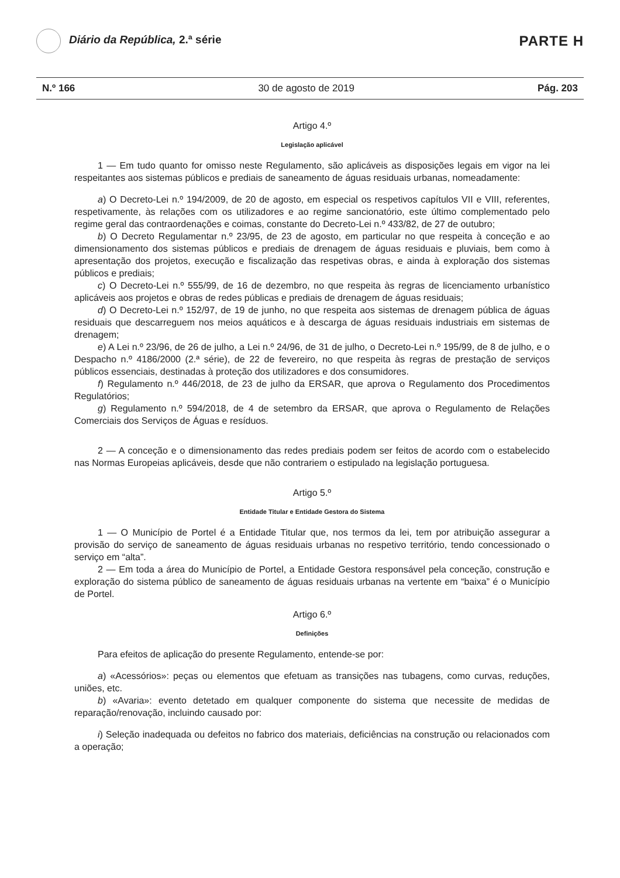Diário da República, 2.ª série
PARTE H
N.º 166 30 de agosto de 2019 Pág. 203
Artigo 4.º
Legislação aplicável
1 — Em tudo quanto for omisso neste Regulamento, são aplicáveis as disposições legais em vigor na lei respeitantes aos sistemas públicos e prediais de saneamento de águas residuais urbanas, nomeadamente:
a) O Decreto-Lei n.º 194/2009, de 20 de agosto, em especial os respetivos capítulos VII e VIII, referentes, respetivamente, às relações com os utilizadores e ao regime sancionatório, este último complementado pelo regime geral das contraordenações e coimas, constante do Decreto-Lei n.º 433/82, de 27 de outubro;
b) O Decreto Regulamentar n.º 23/95, de 23 de agosto, em particular no que respeita à conceção e ao dimensionamento dos sistemas públicos e prediais de drenagem de águas residuais e pluviais, bem como à apresentação dos projetos, execução e fiscalização das respetivas obras, e ainda à exploração dos sistemas públicos e prediais;
c) O Decreto-Lei n.º 555/99, de 16 de dezembro, no que respeita às regras de licenciamento urbanístico aplicáveis aos projetos e obras de redes públicas e prediais de drenagem de águas residuais;
d) O Decreto-Lei n.º 152/97, de 19 de junho, no que respeita aos sistemas de drenagem pública de águas residuais que descarreguem nos meios aquáticos e à descarga de águas residuais industriais em sistemas de drenagem;
e) A Lei n.º 23/96, de 26 de julho, a Lei n.º 24/96, de 31 de julho, o Decreto-Lei n.º 195/99, de 8 de julho, e o Despacho n.º 4186/2000 (2.ª série), de 22 de fevereiro, no que respeita às regras de prestação de serviços públicos essenciais, destinadas à proteção dos utilizadores e dos consumidores.
f) Regulamento n.º 446/2018, de 23 de julho da ERSAR, que aprova o Regulamento dos Procedimentos Regulatórios;
g) Regulamento n.º 594/2018, de 4 de setembro da ERSAR, que aprova o Regulamento de Relações Comerciais dos Serviços de Águas e resíduos.
2 — A conceção e o dimensionamento das redes prediais podem ser feitos de acordo com o estabelecido nas Normas Europeias aplicáveis, desde que não contrariem o estipulado na legislação portuguesa.
Artigo 5.º
Entidade Titular e Entidade Gestora do Sistema
1 — O Município de Portel é a Entidade Titular que, nos termos da lei, tem por atribuição assegurar a provisão do serviço de saneamento de águas residuais urbanas no respetivo território, tendo concessionado o serviço em “alta”.
2 — Em toda a área do Município de Portel, a Entidade Gestora responsável pela conceção, construção e exploração do sistema público de saneamento de águas residuais urbanas na vertente em “baixa” é o Município de Portel.
Artigo 6.º
Definições
Para efeitos de aplicação do presente Regulamento, entende-se por:
a) «Acessórios»: peças ou elementos que efetuam as transições nas tubagens, como curvas, reduções, uniões, etc.
b) «Avaria»: evento detetado em qualquer componente do sistema que necessite de medidas de reparação/renovação, incluindo causado por:
i) Seleção inadequada ou defeitos no fabrico dos materiais, deficiências na construção ou relacionados com a operação;